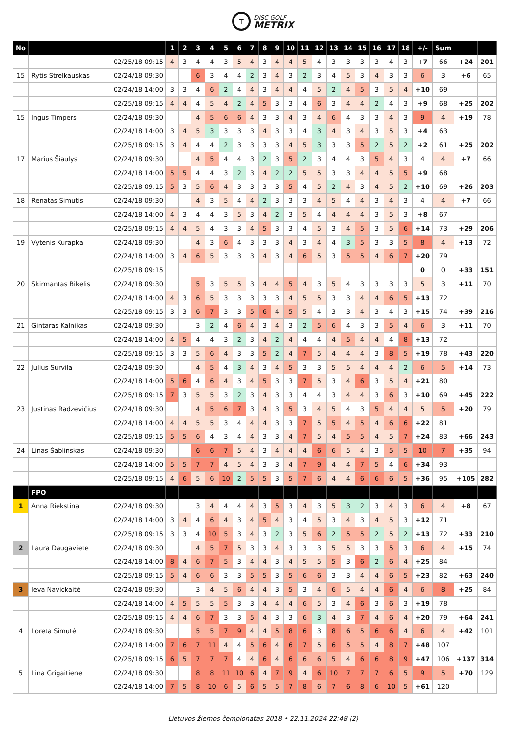⊤
DISC GOLF
METRIX
| No | | | 1 | 2 | 3 | 4 | 5 | 6 | 7 | 8 | 9 | 10 | 11 | 12 | 13 | 14 | 15 | 16 | 17 | 18 | +/- | Sum | | | |
| --- | --- | --- | --- | --- | --- | --- | --- | --- | --- | --- | --- | --- | --- | --- | --- | --- | --- | --- | --- | --- | --- | --- | --- | --- | --- |
| | | 02/25/18 09:15 | 4 | 3 | 4 | 4 | 3 | 5 | 4 | 3 | 4 | 4 | 5 | 4 | 3 | 3 | 3 | 3 | 4 | 3 | +7 | 66 | +24 | 201 | |
| 15 | Rytis Strelkauskas | 02/24/18 09:30 | | | 6 | 3 | 4 | 4 | 2 | 3 | 4 | 3 | 2 | 3 | 4 | 5 | 3 | 4 | 3 | 3 | 6 | 3 | +6 | 65 | |
| | | 02/24/18 14:00 | 3 | 3 | 4 | 6 | 2 | 4 | 4 | 3 | 4 | 4 | 4 | 5 | 2 | 4 | 5 | 3 | 5 | 4 | +10 | 69 | | | |
| | | 02/25/18 09:15 | 4 | 4 | 4 | 5 | 4 | 2 | 4 | 5 | 3 | 3 | 4 | 6 | 3 | 4 | 4 | 2 | 4 | 3 | +9 | 68 | +25 | 202 | |
| 15 | Ingus Timpers | 02/24/18 09:30 | | | 4 | 5 | 6 | 6 | 4 | 3 | 3 | 4 | 3 | 4 | 6 | 4 | 3 | 3 | 4 | 3 | 9 | 4 | +19 | 78 | |
| | | 02/24/18 14:00 | 3 | 4 | 5 | 3 | 3 | 3 | 3 | 4 | 3 | 3 | 4 | 3 | 4 | 3 | 4 | 3 | 5 | 3 | +4 | 63 | | | |
| | | 02/25/18 09:15 | 3 | 4 | 4 | 4 | 2 | 3 | 3 | 3 | 3 | 4 | 5 | 3 | 3 | 3 | 5 | 2 | 5 | 2 | +2 | 61 | +25 | 202 | |
| 17 | Marius Šiaulys | 02/24/18 09:30 | | | 4 | 5 | 4 | 4 | 3 | 2 | 3 | 5 | 2 | 3 | 4 | 4 | 3 | 5 | 4 | 3 | 4 | 4 | +7 | 66 | |
| | | 02/24/18 14:00 | 5 | 5 | 4 | 4 | 3 | 2 | 3 | 4 | 2 | 2 | 5 | 5 | 3 | 3 | 4 | 4 | 5 | 5 | +9 | 68 | | | |
| | | 02/25/18 09:15 | 5 | 3 | 5 | 6 | 4 | 3 | 3 | 3 | 3 | 5 | 4 | 5 | 2 | 4 | 3 | 4 | 5 | 2 | +10 | 69 | +26 | 203 | |
| 18 | Renatas Simutis | 02/24/18 09:30 | | | 4 | 3 | 5 | 4 | 4 | 2 | 3 | 3 | 3 | 4 | 5 | 4 | 4 | 3 | 4 | 3 | 4 | 4 | +7 | 66 | |
| | | 02/24/18 14:00 | 4 | 3 | 4 | 4 | 3 | 5 | 3 | 4 | 2 | 3 | 5 | 4 | 4 | 4 | 4 | 3 | 5 | 3 | +8 | 67 | | | |
| | | 02/25/18 09:15 | 4 | 4 | 5 | 4 | 3 | 3 | 4 | 5 | 3 | 3 | 4 | 5 | 3 | 4 | 5 | 3 | 5 | 6 | +14 | 73 | +29 | 206 | |
| 19 | Vytenis Kurapka | 02/24/18 09:30 | | | 4 | 3 | 6 | 4 | 3 | 3 | 3 | 4 | 3 | 4 | 4 | 3 | 5 | 3 | 3 | 5 | 8 | 4 | +13 | 72 | |
| | | 02/24/18 14:00 | 3 | 4 | 6 | 5 | 3 | 3 | 3 | 4 | 3 | 4 | 6 | 5 | 3 | 5 | 5 | 4 | 6 | 7 | +20 | 79 | | | |
| | | 02/25/18 09:15 | | | | | | | | | | | | | | | | | | | 0 | 0 | +33 | 151 | |
| 20 | Skirmantas Bikelis | 02/24/18 09:30 | | | 5 | 3 | 5 | 5 | 3 | 4 | 4 | 5 | 4 | 3 | 5 | 4 | 3 | 3 | 3 | 3 | 5 | 3 | +11 | 70 | |
| | | 02/24/18 14:00 | 4 | 3 | 6 | 5 | 3 | 3 | 3 | 3 | 3 | 4 | 5 | 5 | 3 | 3 | 4 | 4 | 6 | 5 | +13 | 72 | | | |
| | | 02/25/18 09:15 | 3 | 3 | 6 | 7 | 3 | 3 | 5 | 6 | 4 | 5 | 5 | 4 | 3 | 3 | 4 | 3 | 4 | 3 | +15 | 74 | +39 | 216 | |
| 21 | Gintaras Kalnikas | 02/24/18 09:30 | | | 3 | 2 | 4 | 6 | 4 | 3 | 4 | 3 | 2 | 5 | 6 | 4 | 3 | 3 | 5 | 4 | 6 | 3 | +11 | 70 | |
| | | 02/24/18 14:00 | 4 | 5 | 4 | 4 | 3 | 2 | 3 | 4 | 2 | 4 | 4 | 4 | 4 | 5 | 4 | 4 | 4 | 8 | +13 | 72 | | | |
| | | 02/25/18 09:15 | 3 | 3 | 5 | 6 | 4 | 3 | 3 | 5 | 2 | 4 | 7 | 5 | 4 | 4 | 4 | 3 | 8 | 5 | +19 | 78 | +43 | 220 | |
| 22 | Julius Survila | 02/24/18 09:30 | | | 4 | 5 | 4 | 3 | 4 | 3 | 4 | 5 | 3 | 3 | 5 | 5 | 4 | 4 | 4 | 2 | 6 | 5 | +14 | 73 | |
| | | 02/24/18 14:00 | 5 | 6 | 4 | 6 | 4 | 3 | 4 | 5 | 3 | 3 | 7 | 5 | 3 | 4 | 6 | 3 | 5 | 4 | +21 | 80 | | | |
| | | 02/25/18 09:15 | 7 | 3 | 5 | 5 | 3 | 2 | 3 | 4 | 3 | 3 | 4 | 4 | 3 | 4 | 4 | 3 | 6 | 3 | +10 | 69 | +45 | 222 | |
| 23 | Justinas Radzevičius | 02/24/18 09:30 | | | 4 | 5 | 6 | 7 | 3 | 4 | 3 | 5 | 3 | 4 | 5 | 4 | 3 | 5 | 4 | 4 | 5 | 5 | +20 | 79 | |
| | | 02/24/18 14:00 | 4 | 4 | 5 | 5 | 3 | 4 | 4 | 4 | 3 | 3 | 7 | 5 | 5 | 4 | 5 | 4 | 6 | 6 | +22 | 81 | | | |
| | | 02/25/18 09:15 | 5 | 5 | 6 | 4 | 3 | 4 | 4 | 3 | 3 | 4 | 7 | 5 | 4 | 5 | 5 | 4 | 5 | 7 | +24 | 83 | +66 | 243 | |
| 24 | Linas Šablinskas | 02/24/18 09:30 | | | 6 | 6 | 7 | 5 | 4 | 3 | 4 | 4 | 4 | 6 | 6 | 5 | 4 | 3 | 5 | 5 | 10 | 7 | +35 | 94 | |
| | | 02/24/18 14:00 | 5 | 5 | 7 | 7 | 4 | 5 | 4 | 3 | 3 | 4 | 7 | 9 | 4 | 4 | 7 | 5 | 4 | 6 | +34 | 93 | | | |
| | | 02/25/18 09:15 | 4 | 6 | 5 | 6 | 10 | 2 | 5 | 5 | 3 | 5 | 7 | 6 | 4 | 4 | 6 | 6 | 6 | 5 | +36 | 95 | +105 | 282 | |
| | FPO | | | | | | | | | | | | | | | | | | | | | | | | |
| 1 | Anna Riekstina | 02/24/18 09:30 | | | 3 | 4 | 4 | 4 | 4 | 3 | 5 | 3 | 4 | 3 | 5 | 3 | 2 | 3 | 4 | 3 | 6 | 4 | +8 | 67 | |
| | | 02/24/18 14:00 | 3 | 4 | 4 | 6 | 4 | 3 | 4 | 5 | 4 | 3 | 4 | 5 | 3 | 4 | 3 | 4 | 5 | 3 | +12 | 71 | | | |
| | | 02/25/18 09:15 | 3 | 3 | 4 | 10 | 5 | 3 | 4 | 3 | 2 | 3 | 5 | 6 | 2 | 5 | 5 | 2 | 5 | 2 | +13 | 72 | +33 | 210 | |
| 2 | Laura Daugaviete | 02/24/18 09:30 | | | 4 | 5 | 7 | 5 | 3 | 3 | 4 | 3 | 3 | 3 | 5 | 5 | 3 | 3 | 5 | 3 | 6 | 4 | +15 | 74 | |
| | | 02/24/18 14:00 | 8 | 4 | 6 | 7 | 5 | 3 | 4 | 4 | 3 | 4 | 5 | 5 | 5 | 3 | 6 | 2 | 6 | 4 | +25 | 84 | | | |
| | | 02/25/18 09:15 | 5 | 4 | 6 | 6 | 3 | 3 | 5 | 5 | 3 | 5 | 6 | 6 | 3 | 3 | 4 | 4 | 6 | 5 | +23 | 82 | +63 | 240 | |
| 3 | Ieva Navickaitė | 02/24/18 09:30 | | | 3 | 4 | 5 | 6 | 4 | 4 | 3 | 5 | 3 | 4 | 6 | 5 | 4 | 4 | 6 | 4 | 6 | 8 | +25 | 84 | |
| | | 02/24/18 14:00 | 4 | 5 | 5 | 5 | 5 | 3 | 3 | 4 | 4 | 4 | 6 | 5 | 3 | 4 | 6 | 3 | 6 | 3 | +19 | 78 | | | |
| | | 02/25/18 09:15 | 4 | 4 | 6 | 7 | 3 | 3 | 5 | 4 | 3 | 3 | 6 | 3 | 4 | 3 | 7 | 4 | 6 | 4 | +20 | 79 | +64 | 241 | |
| 4 | Loreta Simutė | 02/24/18 09:30 | | | 5 | 5 | 7 | 9 | 4 | 4 | 5 | 8 | 6 | 3 | 8 | 6 | 5 | 6 | 6 | 4 | 6 | 4 | +42 | 101 | |
| | | 02/24/18 14:00 | 7 | 6 | 7 | 11 | 4 | 4 | 5 | 6 | 4 | 6 | 7 | 5 | 6 | 5 | 5 | 4 | 8 | 7 | +48 | 107 | | | |
| | | 02/25/18 09:15 | 6 | 5 | 7 | 7 | 7 | 4 | 4 | 6 | 4 | 6 | 6 | 6 | 5 | 4 | 6 | 6 | 8 | 9 | +47 | 106 | +137 | 314 | |
| 5 | Lina Grigaitiene | 02/24/18 09:30 | | | 8 | 8 | 11 | 10 | 6 | 4 | 7 | 9 | 4 | 6 | 10 | 7 | 7 | 7 | 6 | 5 | 9 | 5 | +70 | 129 | |
| | | 02/24/18 14:00 | 7 | 5 | 8 | 10 | 6 | 5 | 6 | 5 | 5 | 7 | 8 | 6 | 7 | 6 | 8 | 6 | 10 | 5 | +61 | 120 | | | |
Lietuvos žiemos čempionatas 2018 • 22.11.2024 22:48 (2)